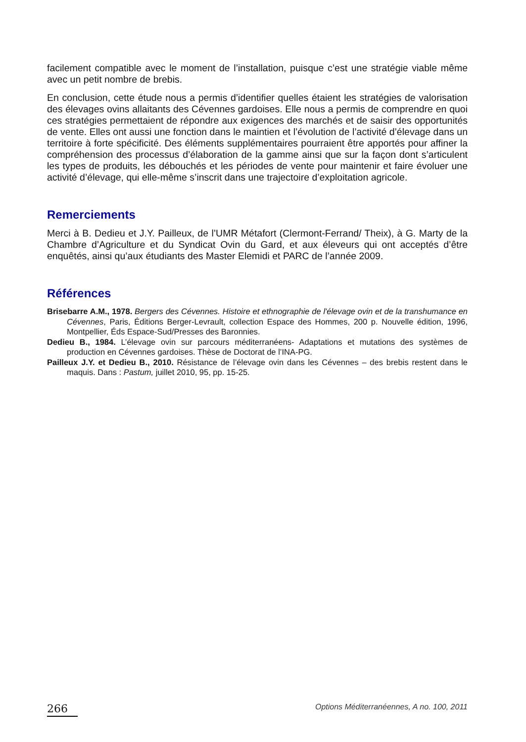facilement compatible avec le moment de l’installation, puisque c’est une stratégie viable même avec un petit nombre de brebis.
En conclusion, cette étude nous a permis d’identifier quelles étaient les stratégies de valorisation des élevages ovins allaitants des Cévennes gardoises. Elle nous a permis de comprendre en quoi ces stratégies permettaient de répondre aux exigences des marchés et de saisir des opportunités de vente. Elles ont aussi une fonction dans le maintien et l’évolution de l’activité d’élevage dans un territoire à forte spécificité. Des éléments supplémentaires pourraient être apportés pour affiner la compréhension des processus d’élaboration de la gamme ainsi que sur la façon dont s’articulent les types de produits, les débouchés et les périodes de vente pour maintenir et faire évoluer une activité d’élevage, qui elle-même s’inscrit dans une trajectoire d’exploitation agricole.
Remerciements
Merci à B. Dedieu et J.Y. Pailleux, de l’UMR Métafort (Clermont-Ferrand/ Theix), à G. Marty de la Chambre d’Agriculture et du Syndicat Ovin du Gard, et aux éleveurs qui ont acceptés d’être enquêtés, ainsi qu’aux étudiants des Master Elemidi et PARC de l’année 2009.
Références
Brisebarre A.M., 1978. Bergers des Cévennes. Histoire et ethnographie de l'élevage ovin et de la transhumance en Cévennes, Paris, Éditions Berger-Levrault, collection Espace des Hommes, 200 p. Nouvelle édition, 1996, Montpellier, Éds Espace-Sud/Presses des Baronnies.
Dedieu B., 1984. L’élevage ovin sur parcours méditerranéens- Adaptations et mutations des systèmes de production en Cévennes gardoises. Thèse de Doctorat de l’INA-PG.
Pailleux J.Y. et Dedieu B., 2010. Résistance de l’élevage ovin dans les Cévennes – des brebis restent dans le maquis. Dans : Pastum, juillet 2010, 95, pp. 15-25.
266 Options Méditerranéennes, A no. 100, 2011